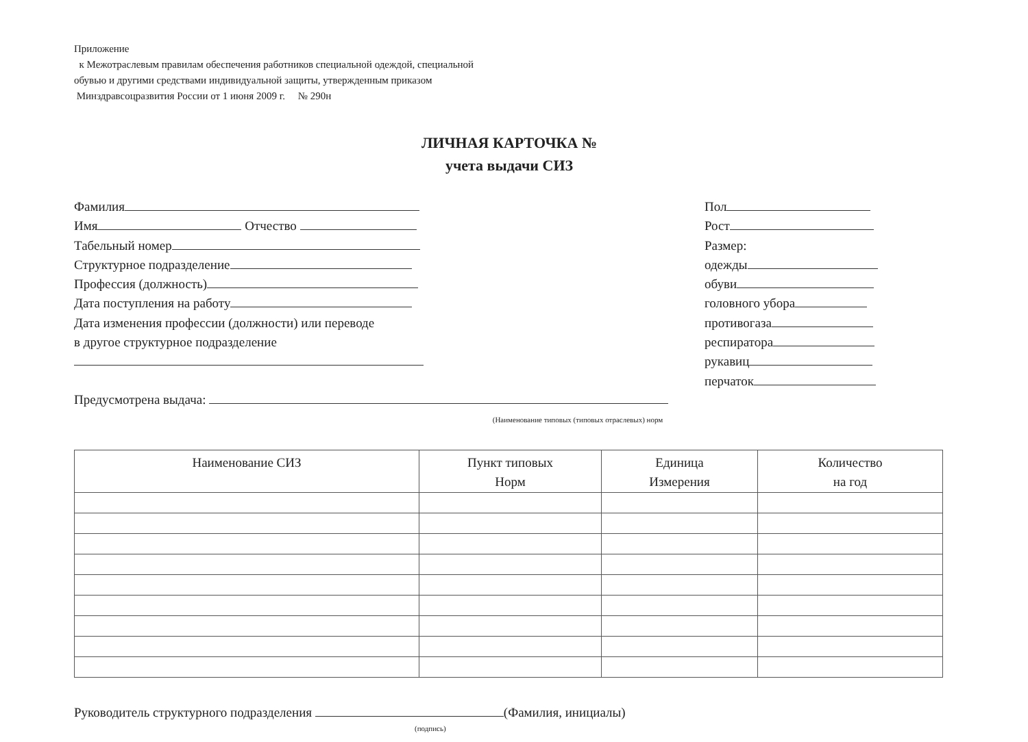Приложение
к Межотраслевым правилам обеспечения работников специальной одеждой, специальной
обувью и другими средствами индивидуальной защиты, утвержденным приказом
Минздравсоцразвития России от 1 июня 2009 г. № 290н
ЛИЧНАЯ КАРТОЧКА №
учета выдачи СИЗ
Фамилия
Имя Отчество
Табельный номер
Структурное подразделение
Профессия (должность)
Дата поступления на работу
Дата изменения профессии (должности) или переводе
в другое структурное подразделение
Пол
Рост
Размер:
одежды
обуви
головного убора
противогаза
респиратора
рукавиц
перчаток
Предусмотрена выдача:
(Наименование типовых (типовых отраслевых) норм
| Наименование СИЗ | Пункт типовых Норм | Единица Измерения | Количество на год |
| --- | --- | --- | --- |
Руководитель структурного подразделения (Фамилия, инициалы)
(подпись)